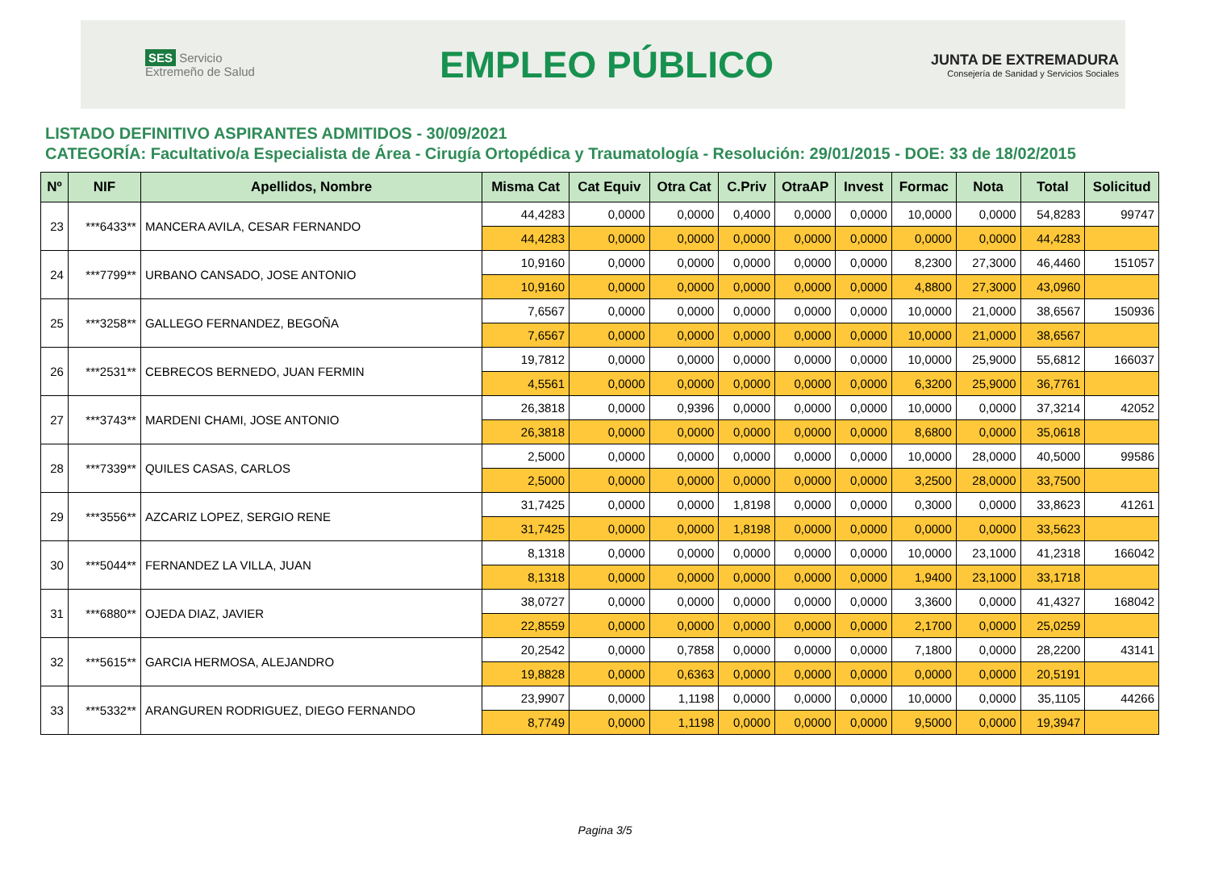SES Servicio Extremeño de Salud
EMPLEO PÚBLICO
JUNTA DE EXTREMADURA
Consejería de Sanidad y Servicios Sociales
LISTADO DEFINITIVO ASPIRANTES ADMITIDOS - 30/09/2021
CATEGORÍA: Facultativo/a Especialista de Área - Cirugía Ortopédica y Traumatología - Resolución: 29/01/2015 - DOE: 33 de 18/02/2015
| Nº | NIF | Apellidos, Nombre | Misma Cat | Cat Equiv | Otra Cat | C.Priv | OtraAP | Invest | Formac | Nota | Total | Solicitud |
| --- | --- | --- | --- | --- | --- | --- | --- | --- | --- | --- | --- | --- |
| 23 | ***6433** | MANCERA AVILA, CESAR FERNANDO | 44,4283 | 0,0000 | 0,0000 | 0,4000 | 0,0000 | 0,0000 | 10,0000 | 0,0000 | 54,8283 | 99747 |
| | | | 44,4283 | 0,0000 | 0,0000 | 0,0000 | 0,0000 | 0,0000 | 0,0000 | 0,0000 | 44,4283 | |
| 24 | ***7799** | URBANO CANSADO, JOSE ANTONIO | 10,9160 | 0,0000 | 0,0000 | 0,0000 | 0,0000 | 0,0000 | 8,2300 | 27,3000 | 46,4460 | 151057 |
| | | | 10,9160 | 0,0000 | 0,0000 | 0,0000 | 0,0000 | 0,0000 | 4,8800 | 27,3000 | 43,0960 | |
| 25 | ***3258** | GALLEGO FERNANDEZ, BEGOÑA | 7,6567 | 0,0000 | 0,0000 | 0,0000 | 0,0000 | 0,0000 | 10,0000 | 21,0000 | 38,6567 | 150936 |
| | | | 7,6567 | 0,0000 | 0,0000 | 0,0000 | 0,0000 | 0,0000 | 10,0000 | 21,0000 | 38,6567 | |
| 26 | ***2531** | CEBRECOS BERNEDO, JUAN FERMIN | 19,7812 | 0,0000 | 0,0000 | 0,0000 | 0,0000 | 0,0000 | 10,0000 | 25,9000 | 55,6812 | 166037 |
| | | | 4,5561 | 0,0000 | 0,0000 | 0,0000 | 0,0000 | 0,0000 | 6,3200 | 25,9000 | 36,7761 | |
| 27 | ***3743** | MARDENI CHAMI, JOSE ANTONIO | 26,3818 | 0,0000 | 0,9396 | 0,0000 | 0,0000 | 0,0000 | 10,0000 | 0,0000 | 37,3214 | 42052 |
| | | | 26,3818 | 0,0000 | 0,0000 | 0,0000 | 0,0000 | 0,0000 | 8,6800 | 0,0000 | 35,0618 | |
| 28 | ***7339** | QUILES CASAS, CARLOS | 2,5000 | 0,0000 | 0,0000 | 0,0000 | 0,0000 | 0,0000 | 10,0000 | 28,0000 | 40,5000 | 99586 |
| | | | 2,5000 | 0,0000 | 0,0000 | 0,0000 | 0,0000 | 0,0000 | 3,2500 | 28,0000 | 33,7500 | |
| 29 | ***3556** | AZCARIZ LOPEZ, SERGIO RENE | 31,7425 | 0,0000 | 0,0000 | 1,8198 | 0,0000 | 0,0000 | 0,3000 | 0,0000 | 33,8623 | 41261 |
| | | | 31,7425 | 0,0000 | 0,0000 | 1,8198 | 0,0000 | 0,0000 | 0,0000 | 0,0000 | 33,5623 | |
| 30 | ***5044** | FERNANDEZ LA VILLA, JUAN | 8,1318 | 0,0000 | 0,0000 | 0,0000 | 0,0000 | 0,0000 | 10,0000 | 23,1000 | 41,2318 | 166042 |
| | | | 8,1318 | 0,0000 | 0,0000 | 0,0000 | 0,0000 | 0,0000 | 1,9400 | 23,1000 | 33,1718 | |
| 31 | ***6880** | OJEDA DIAZ, JAVIER | 38,0727 | 0,0000 | 0,0000 | 0,0000 | 0,0000 | 0,0000 | 3,3600 | 0,0000 | 41,4327 | 168042 |
| | | | 22,8559 | 0,0000 | 0,0000 | 0,0000 | 0,0000 | 0,0000 | 2,1700 | 0,0000 | 25,0259 | |
| 32 | ***5615** | GARCIA HERMOSA, ALEJANDRO | 20,2542 | 0,0000 | 0,7858 | 0,0000 | 0,0000 | 0,0000 | 7,1800 | 0,0000 | 28,2200 | 43141 |
| | | | 19,8828 | 0,0000 | 0,6363 | 0,0000 | 0,0000 | 0,0000 | 0,0000 | 0,0000 | 20,5191 | |
| 33 | ***5332** | ARANGUREN RODRIGUEZ, DIEGO FERNANDO | 23,9907 | 0,0000 | 1,1198 | 0,0000 | 0,0000 | 0,0000 | 10,0000 | 0,0000 | 35,1105 | 44266 |
| | | | 8,7749 | 0,0000 | 1,1198 | 0,0000 | 0,0000 | 0,0000 | 9,5000 | 0,0000 | 19,3947 | |
Pagina 3/5